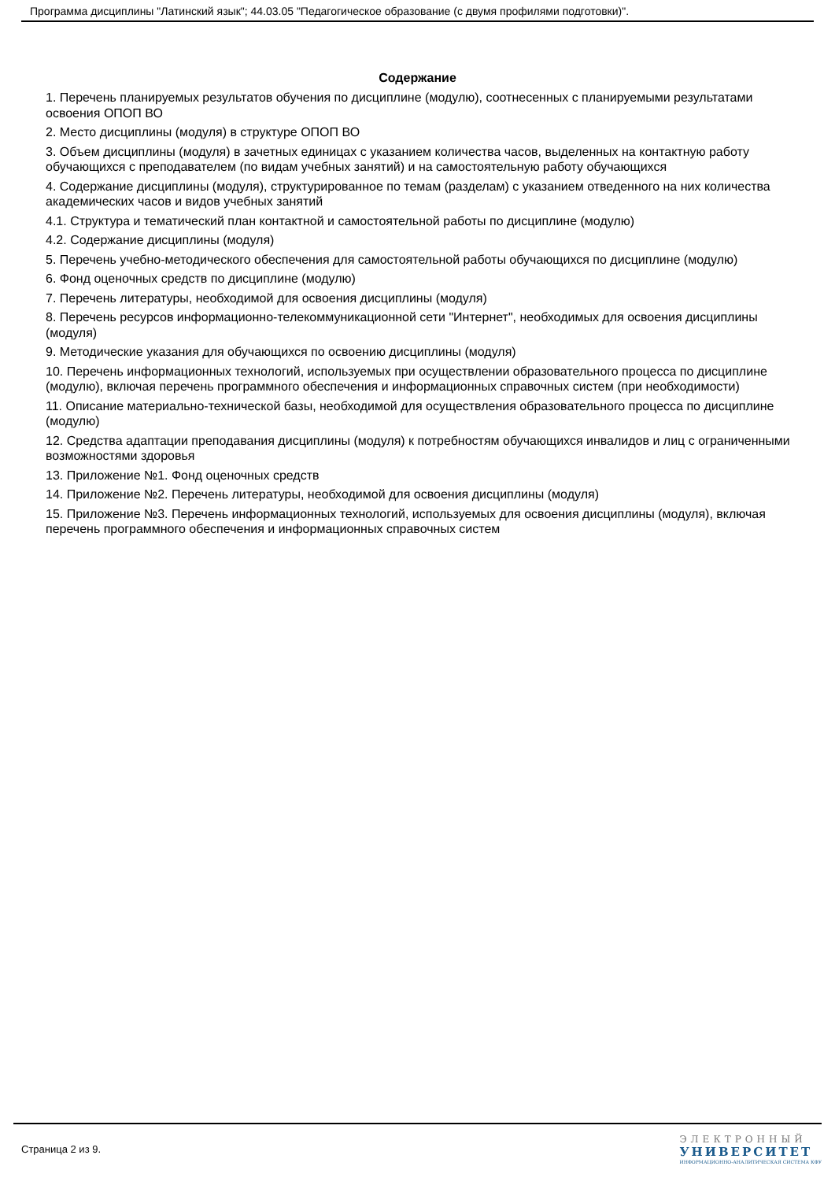Программа дисциплины "Латинский язык"; 44.03.05 "Педагогическое образование (с двумя профилями подготовки)".
Содержание
1. Перечень планируемых результатов обучения по дисциплине (модулю), соотнесенных с планируемыми результатами освоения ОПОП ВО
2. Место дисциплины (модуля) в структуре ОПОП ВО
3. Объем дисциплины (модуля) в зачетных единицах с указанием количества часов, выделенных на контактную работу обучающихся с преподавателем (по видам учебных занятий) и на самостоятельную работу обучающихся
4. Содержание дисциплины (модуля), структурированное по темам (разделам) с указанием отведенного на них количества академических часов и видов учебных занятий
4.1. Структура и тематический план контактной и самостоятельной работы по дисциплине (модулю)
4.2. Содержание дисциплины (модуля)
5. Перечень учебно-методического обеспечения для самостоятельной работы обучающихся по дисциплине (модулю)
6. Фонд оценочных средств по дисциплине (модулю)
7. Перечень литературы, необходимой для освоения дисциплины (модуля)
8. Перечень ресурсов информационно-телекоммуникационной сети "Интернет", необходимых для освоения дисциплины (модуля)
9. Методические указания для обучающихся по освоению дисциплины (модуля)
10. Перечень информационных технологий, используемых при осуществлении образовательного процесса по дисциплине (модулю), включая перечень программного обеспечения и информационных справочных систем (при необходимости)
11. Описание материально-технической базы, необходимой для осуществления образовательного процесса по дисциплине (модулю)
12. Средства адаптации преподавания дисциплины (модуля) к потребностям обучающихся инвалидов и лиц с ограниченными возможностями здоровья
13. Приложение №1. Фонд оценочных средств
14. Приложение №2. Перечень литературы, необходимой для освоения дисциплины (модуля)
15. Приложение №3. Перечень информационных технологий, используемых для освоения дисциплины (модуля), включая перечень программного обеспечения и информационных справочных систем
Страница 2 из 9.
ЭЛЕКТРОННЫЙ
УНИВЕРСИТЕТ
ИНФОРМАЦИОННО-АНАЛИТИЧЕСКАЯ СИСТЕМА КФУ